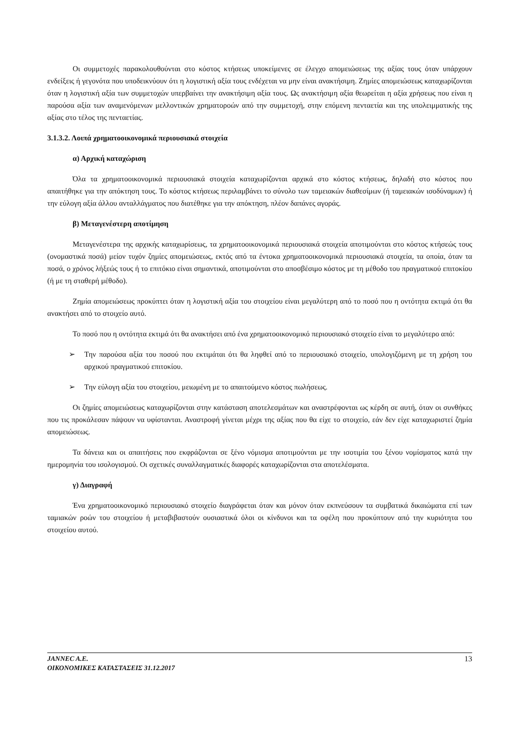Οι συμμετοχές παρακολουθούνται στο κόστος κτήσεως υποκείμενες σε έλεγχο απομειώσεως της αξίας τους όταν υπάρχουν ενδείξεις ή γεγονότα που υποδεικνύουν ότι η λογιστική αξία τους ενδέχεται να μην είναι ανακτήσιμη. Ζημίες απομειώσεως καταχωρίζονται όταν η λογιστική αξία των συμμετοχών υπερβαίνει την ανακτήσιμη αξία τους. Ως ανακτήσιμη αξία θεωρείται η αξία χρήσεως που είναι η παρούσα αξία των αναμενόμενων μελλοντικών χρηματοροών από την συμμετοχή, στην επόμενη πενταετία και της υπολειμματικής της αξίας στο τέλος της πενταετίας.
3.1.3.2. Λοιπά χρηματοοικονομικά περιουσιακά στοιχεία
α) Αρχική καταχώριση
Όλα τα χρηματοοικονομικά περιουσιακά στοιχεία καταχωρίζονται αρχικά στο κόστος κτήσεως, δηλαδή στο κόστος που απαιτήθηκε για την απόκτηση τους. Το κόστος κτήσεως περιλαμβάνει το σύνολο των ταμειακών διαθεσίμων (ή ταμειακών ισοδύναμων) ή την εύλογη αξία άλλου ανταλλάγματος που διατέθηκε για την απόκτηση, πλέον δαπάνες αγοράς.
β) Μεταγενέστερη αποτίμηση
Μεταγενέστερα της αρχικής καταχωρίσεως, τα χρηματοοικονομικά περιουσιακά στοιχεία αποτιμούνται στο κόστος κτήσεώς τους (ονομαστικά ποσά) μείον τυχόν ζημίες απομειώσεως, εκτός από τα έντοκα χρηματοοικονομικά περιουσιακά στοιχεία, τα οποία, όταν τα ποσά, ο χρόνος λήξεώς τους ή το επιτόκιο είναι σημαντικά, αποτιμούνται στο αποσβέσιμο κόστος με τη μέθοδο του πραγματικού επιτοκίου (ή με τη σταθερή μέθοδο).
Ζημία απομειώσεως προκύπτει όταν η λογιστική αξία του στοιχείου είναι μεγαλύτερη από το ποσό που η οντότητα εκτιμά ότι θα ανακτήσει από το στοιχείο αυτό.
Το ποσό που η οντότητα εκτιμά ότι θα ανακτήσει από ένα χρηματοοικονομικό περιουσιακό στοιχείο είναι το μεγαλύτερο από:
➢ Την παρούσα αξία του ποσού που εκτιμάται ότι θα ληφθεί από το περιουσιακό στοιχείο, υπολογιζόμενη με τη χρήση του αρχικού πραγματικού επιτοκίου.
➢ Την εύλογη αξία του στοιχείου, μειωμένη με το απαιτούμενο κόστος πωλήσεως.
Οι ζημίες απομειώσεως καταχωρίζονται στην κατάσταση αποτελεσμάτων και αναστρέφονται ως κέρδη σε αυτή, όταν οι συνθήκες που τις προκάλεσαν πάψουν να υφίστανται. Αναστροφή γίνεται μέχρι της αξίας που θα είχε το στοιχείο, εάν δεν είχε καταχωριστεί ζημία απομειώσεως.
Τα δάνεια και οι απαιτήσεις που εκφράζονται σε ξένο νόμισμα αποτιμούνται με την ισοτιμία του ξένου νομίσματος κατά την ημερομηνία του ισολογισμού. Οι σχετικές συναλλαγματικές διαφορές καταχωρίζονται στα αποτελέσματα.
γ) Διαγραφή
Ένα χρηματοοικονομικό περιουσιακό στοιχείο διαγράφεται όταν και μόνον όταν εκπνεύσουν τα συμβατικά δικαιώματα επί των ταμιακών ροών του στοιχείου ή μεταβιβαστούν ουσιαστικά όλοι οι κίνδυνοι και τα οφέλη που προκύπτουν από την κυριότητα του στοιχείου αυτού.
JANNEC A.E.
ΟΙΚΟΝΟΜΙΚΕΣ ΚΑΤΑΣΤΑΣΕΙΣ 31.12.2017
13